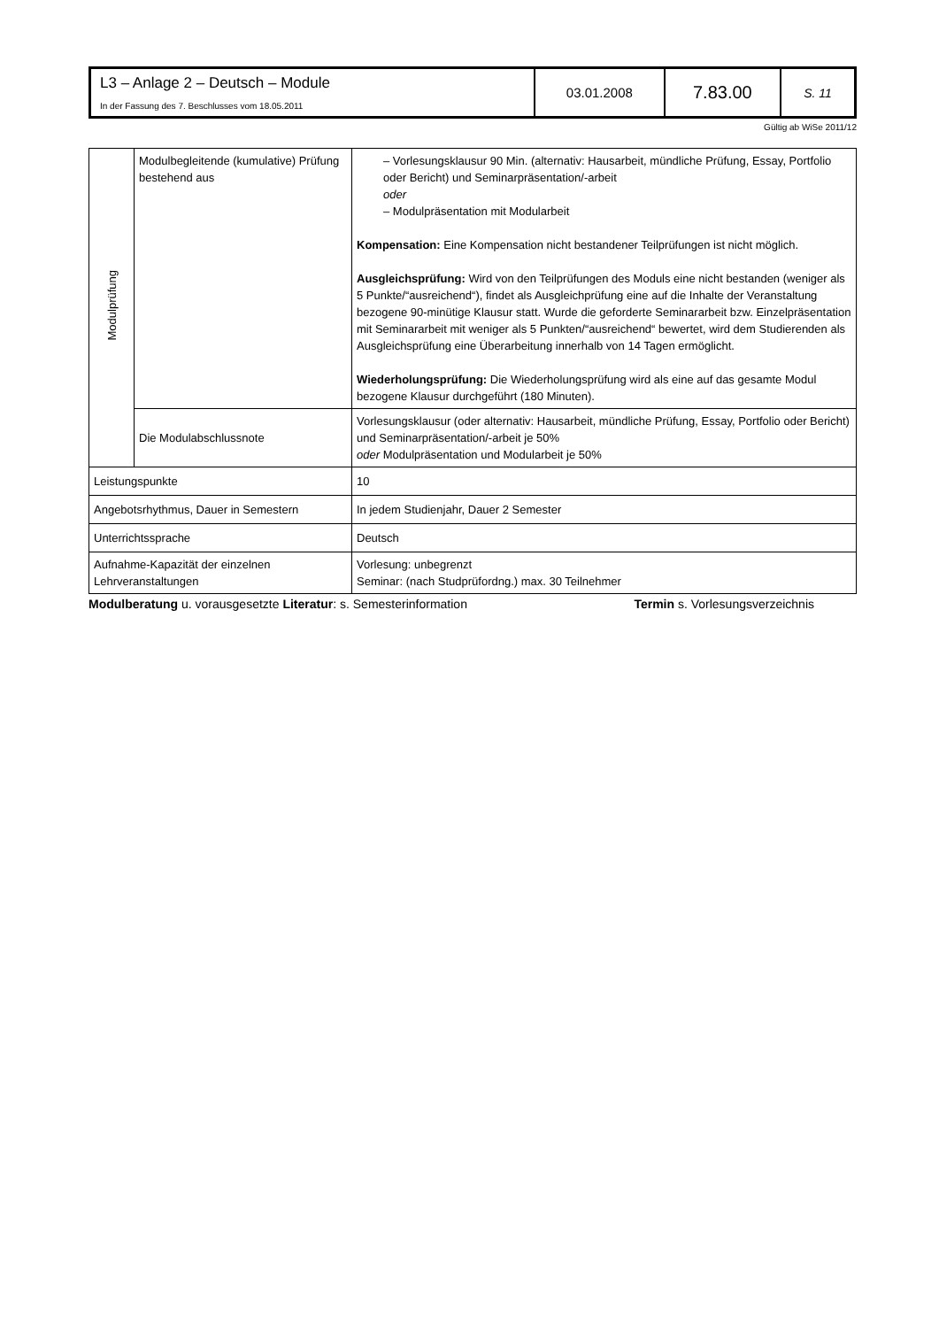| L3 – Anlage 2 – Deutsch – Module In der Fassung des 7. Beschlusses vom 18.05.2011 | 03.01.2008 | 7.83.00 | S. 11 |
Gültig ab WiSe 2011/12
| Modulprüfung | Modulbegleitende (kumulative) Prüfung bestehend aus | – Vorlesungsklausur 90 Min. (alternativ: Hausarbeit, mündliche Prüfung, Essay, Portfolio oder Bericht) und Seminarpräsentation/-arbeit oder – Modulpräsentation mit Modularbeit Kompensation: Eine Kompensation nicht bestandener Teilprüfungen ist nicht möglich. Ausgleichsprüfung: Wird von den Teilprüfungen des Moduls eine nicht bestanden (weniger als 5 Punkte/“ausreichend“), findet als Ausgleichprüfung eine auf die Inhalte der Veranstaltung bezogene 90-minütige Klausur statt. Wurde die geforderte Seminararbeit bzw. Einzelpräsentation mit Seminararbeit mit weniger als 5 Punkten/“ausreichend“ bewertet, wird dem Studierenden als Ausgleichsprüfung eine Überarbeitung innerhalb von 14 Tagen ermöglicht. Wiederholungsprüfung: Die Wiederholungsprüfung wird als eine auf das gesamte Modul bezogene Klausur durchgeführt (180 Minuten). |
| | Die Modulabschlussnote | Vorlesungsklausur (oder alternativ: Hausarbeit, mündliche Prüfung, Essay, Portfolio oder Bericht) und Seminarpräsentation/-arbeit je 50% oder Modulpräsentation und Modularbeit je 50% |
| Leistungspunkte | | 10 |
| Angebotsrhythmus, Dauer in Semestern | | In jedem Studienjahr, Dauer 2 Semester |
| Unterrichtssprache | | Deutsch |
| Aufnahme-Kapazität der einzelnen Lehrveranstaltungen | | Vorlesung: unbegrenzt Seminar: (nach Studprüfordng.) max. 30 Teilnehmer |
Modulberatung u. vorausgesetzte Literatur: s. Semesterinformation Termin s. Vorlesungsverzeichnis